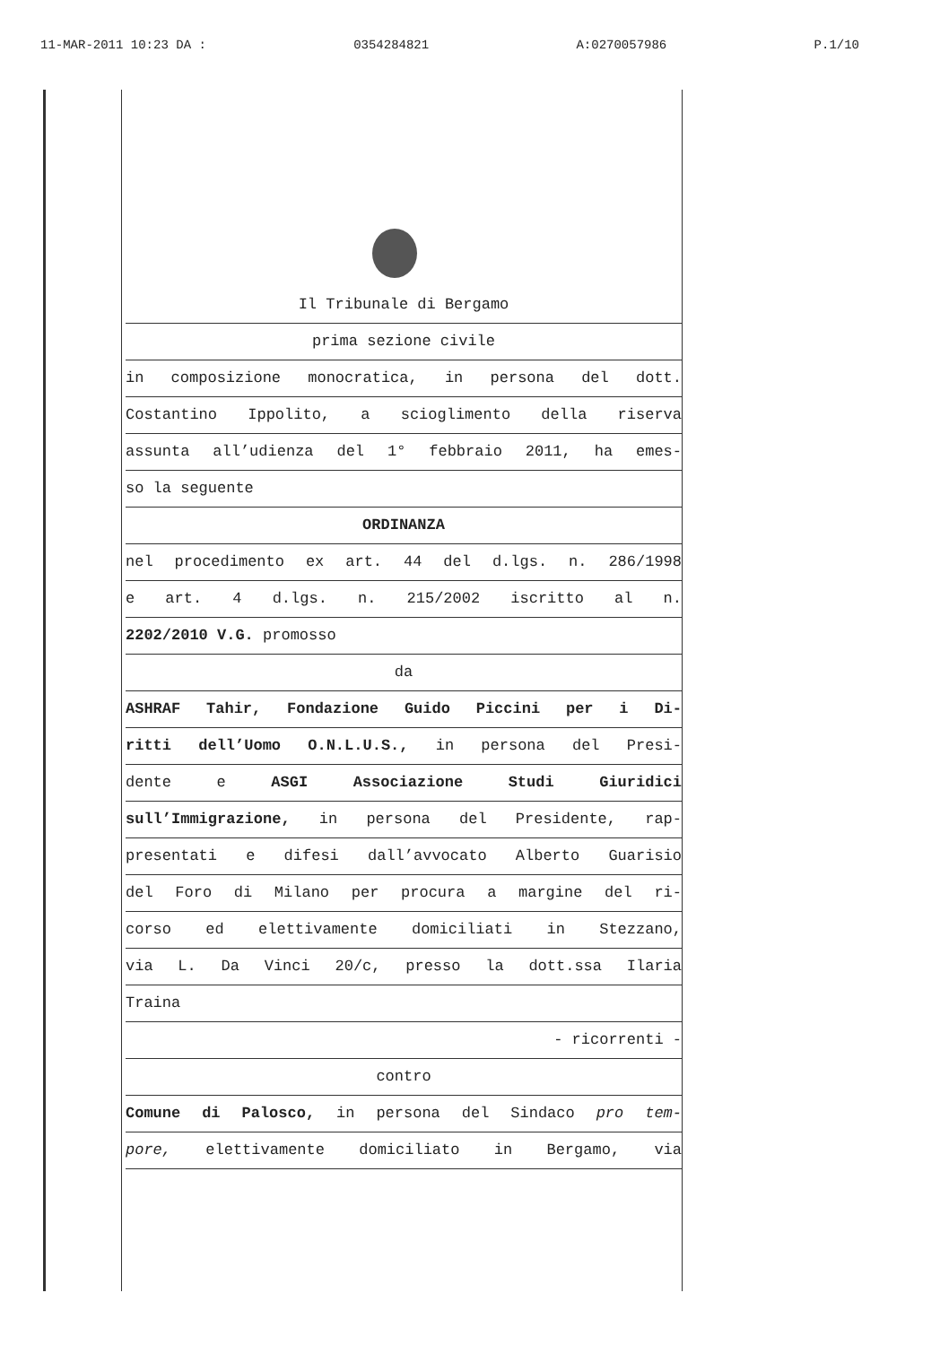11-MAR-2011 10:23 DA : 0354284821 A:0270057986 P.1/10
Il Tribunale di Bergamo
prima sezione civile
in composizione monocratica, in persona del dott.
Costantino Ippolito, a scioglimento della riserva
assunta all’udienza del 1° febbraio 2011, ha emes-
so la seguente
ORDINANZA
nel procedimento ex art. 44 del d.lgs. n. 286/1998
e art. 4 d.lgs. n. 215/2002 iscritto al n.
2202/2010 V.G. promosso
da
ASHRAF Tahir, Fondazione Guido Piccini per i Di-
ritti dell’Uomo O.N.L.U.S., in persona del Presi-
dente e ASGI Associazione Studi Giuridici
sull’Immigrazione, in persona del Presidente, rap-
presentati e difesi dall’avvocato Alberto Guarisio
del Foro di Milano per procura a margine del ri-
corso ed elettivamente domiciliati in Stezzano,
via L. Da Vinci 20/c, presso la dott.ssa Ilaria
Traina
- ricorrenti -
contro
Comune di Palosco, in persona del Sindaco pro tem-
pore, elettivamente domiciliato in Bergamo, via